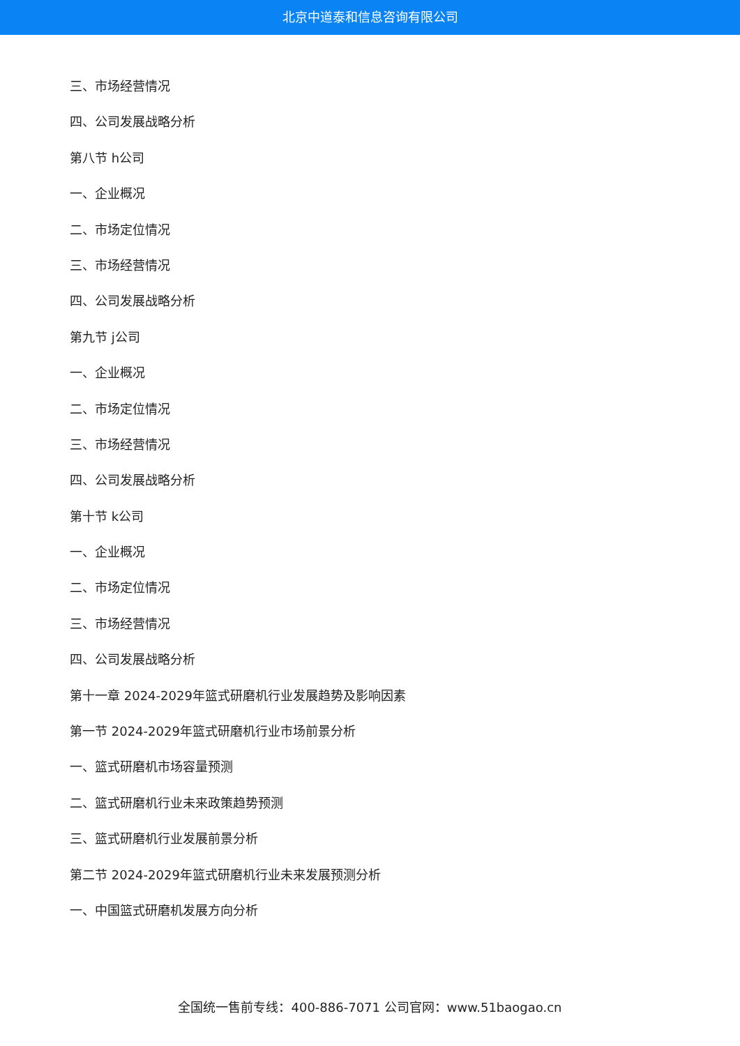北京中道泰和信息咨询有限公司
三、市场经营情况
四、公司发展战略分析
第八节 h公司
一、企业概况
二、市场定位情况
三、市场经营情况
四、公司发展战略分析
第九节 j公司
一、企业概况
二、市场定位情况
三、市场经营情况
四、公司发展战略分析
第十节 k公司
一、企业概况
二、市场定位情况
三、市场经营情况
四、公司发展战略分析
第十一章 2024-2029年篮式研磨机行业发展趋势及影响因素
第一节 2024-2029年篮式研磨机行业市场前景分析
一、篮式研磨机市场容量预测
二、篮式研磨机行业未来政策趋势预测
三、篮式研磨机行业发展前景分析
第二节 2024-2029年篮式研磨机行业未来发展预测分析
一、中国篮式研磨机发展方向分析
全国统一售前专线：400-886-7071 公司官网：www.51baogao.cn